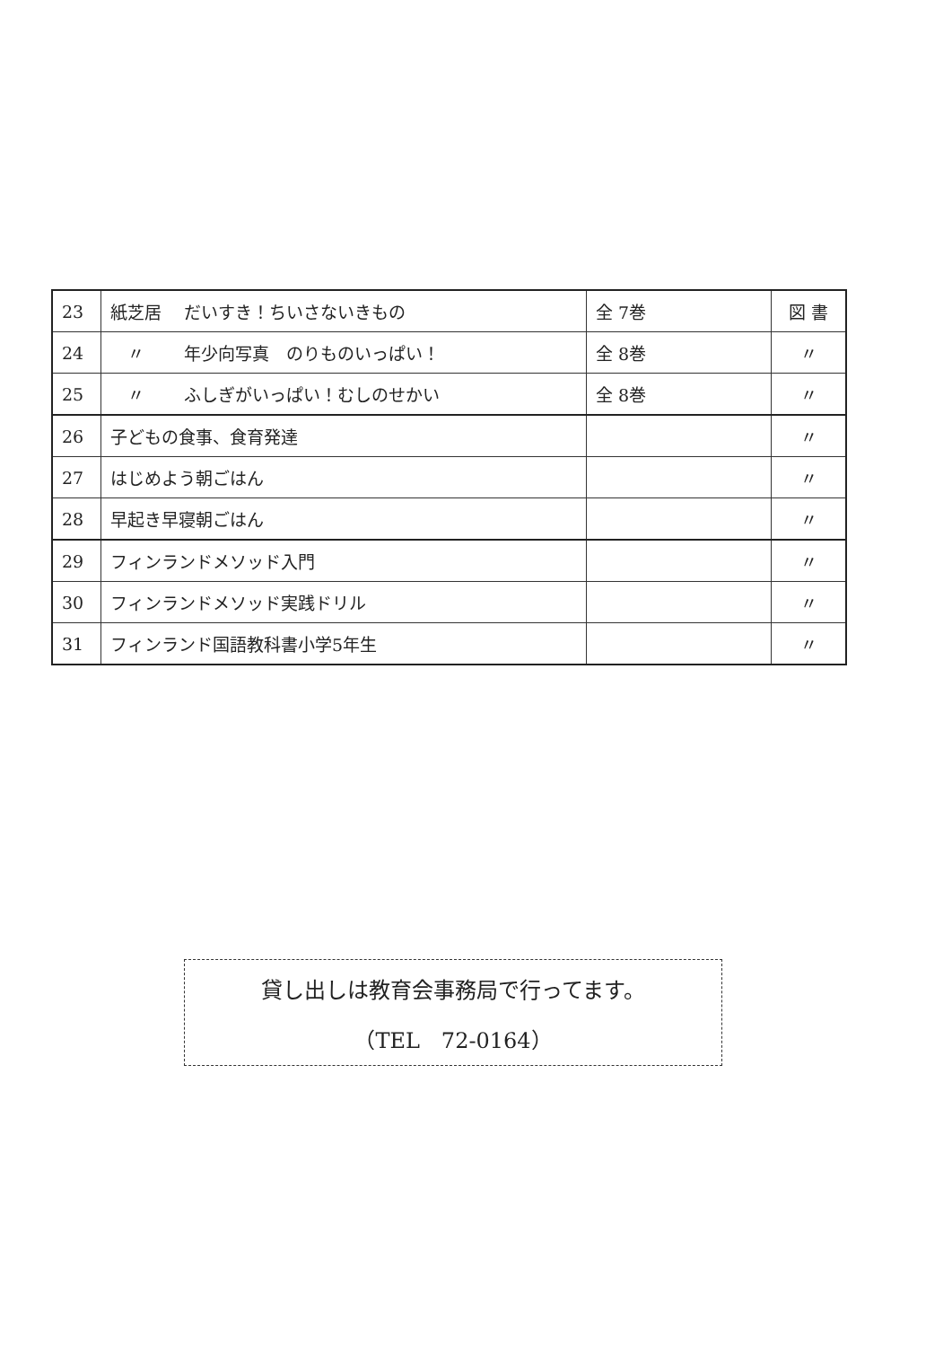| 23 | 紙芝居 だいすき！ちいさないきもの | 全 7巻 | 図 書 |
| 24 | 〃 年少向写真 のりものいっぱい！ | 全 8巻 | 〃 |
| 25 | 〃 ふしぎがいっぱい！むしのせかい | 全 8巻 | 〃 |
| 26 | 子どもの食事、食育発達 | | 〃 |
| 27 | はじめよう朝ごはん | | 〃 |
| 28 | 早起き早寝朝ごはん | | 〃 |
| 29 | フィンランドメソッド入門 | | 〃 |
| 30 | フィンランドメソッド実践ドリル | | 〃 |
| 31 | フィンランド国語教科書小学5年生 | | 〃 |
貸し出しは教育会事務局で行ってます。
（TEL　72-0164）